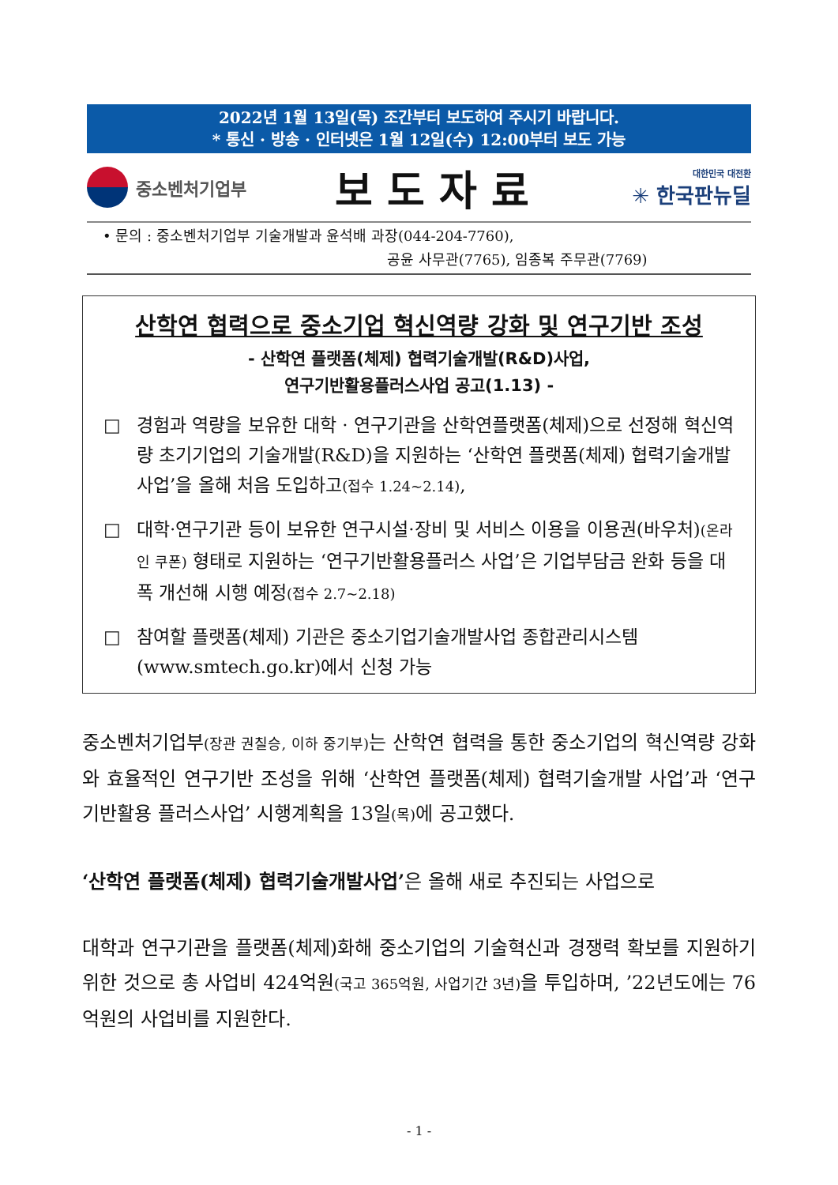2022년 1월 13일(목) 조간부터 보도하여 주시기 바랍니다.
* 통신 · 방송 · 인터넷은 1월 12일(수) 12:00부터 보도 가능
중소벤처기업부
보도자료
대한민국 대전환
✳ 한국판뉴딜
• 문의 : 중소벤처기업부 기술개발과 윤석배 과장(044-204-7760),
공윤 사무관(7765), 임종복 주무관(7769)
산학연 협력으로 중소기업 혁신역량 강화 및 연구기반 조성
- 산학연 플랫폼(체제) 협력기술개발(R&D)사업,
연구기반활용플러스사업 공고(1.13) -
□ 경험과 역량을 보유한 대학 · 연구기관을 산학연플랫폼(체제)으로 선정해 혁신역량 초기기업의 기술개발(R&D)을 지원하는 ‘산학연 플랫폼(체제) 협력기술개발사업’을 올해 처음 도입하고(접수 1.24~2.14),
□ 대학·연구기관 등이 보유한 연구시설·장비 및 서비스 이용을 이용권(바우처)(온라인 쿠폰) 형태로 지원하는 ‘연구기반활용플러스 사업’은 기업부담금 완화 등을 대폭 개선해 시행 예정(접수 2.7~2.18)
□ 참여할 플랫폼(체제) 기관은 중소기업기술개발사업 종합관리시스템 (www.smtech.go.kr)에서 신청 가능
중소벤처기업부(장관 권칠승, 이하 중기부) 는 산학연 협력을 통한 중소기업의 혁신역량 강화와 효율적인 연구기반 조성을 위해 ‘산학연 플랫폼(체제) 협력기술개발 사업’과 ‘연구기반활용 플러스사업’ 시행계획을 13일(목) 에 공고했다.
‘산학연 플랫폼(체제) 협력기술개발사업’은 올해 새로 추진되는 사업으로
대학과 연구기관을 플랫폼(체제)화해 중소기업의 기술혁신과 경쟁력 확보를 지원하기 위한 것으로 총 사업비 424억원(국고 365억원, 사업기간 3년) 을 투입하며, ’22년도에는 76억원의 사업비를 지원한다.
- 1 -